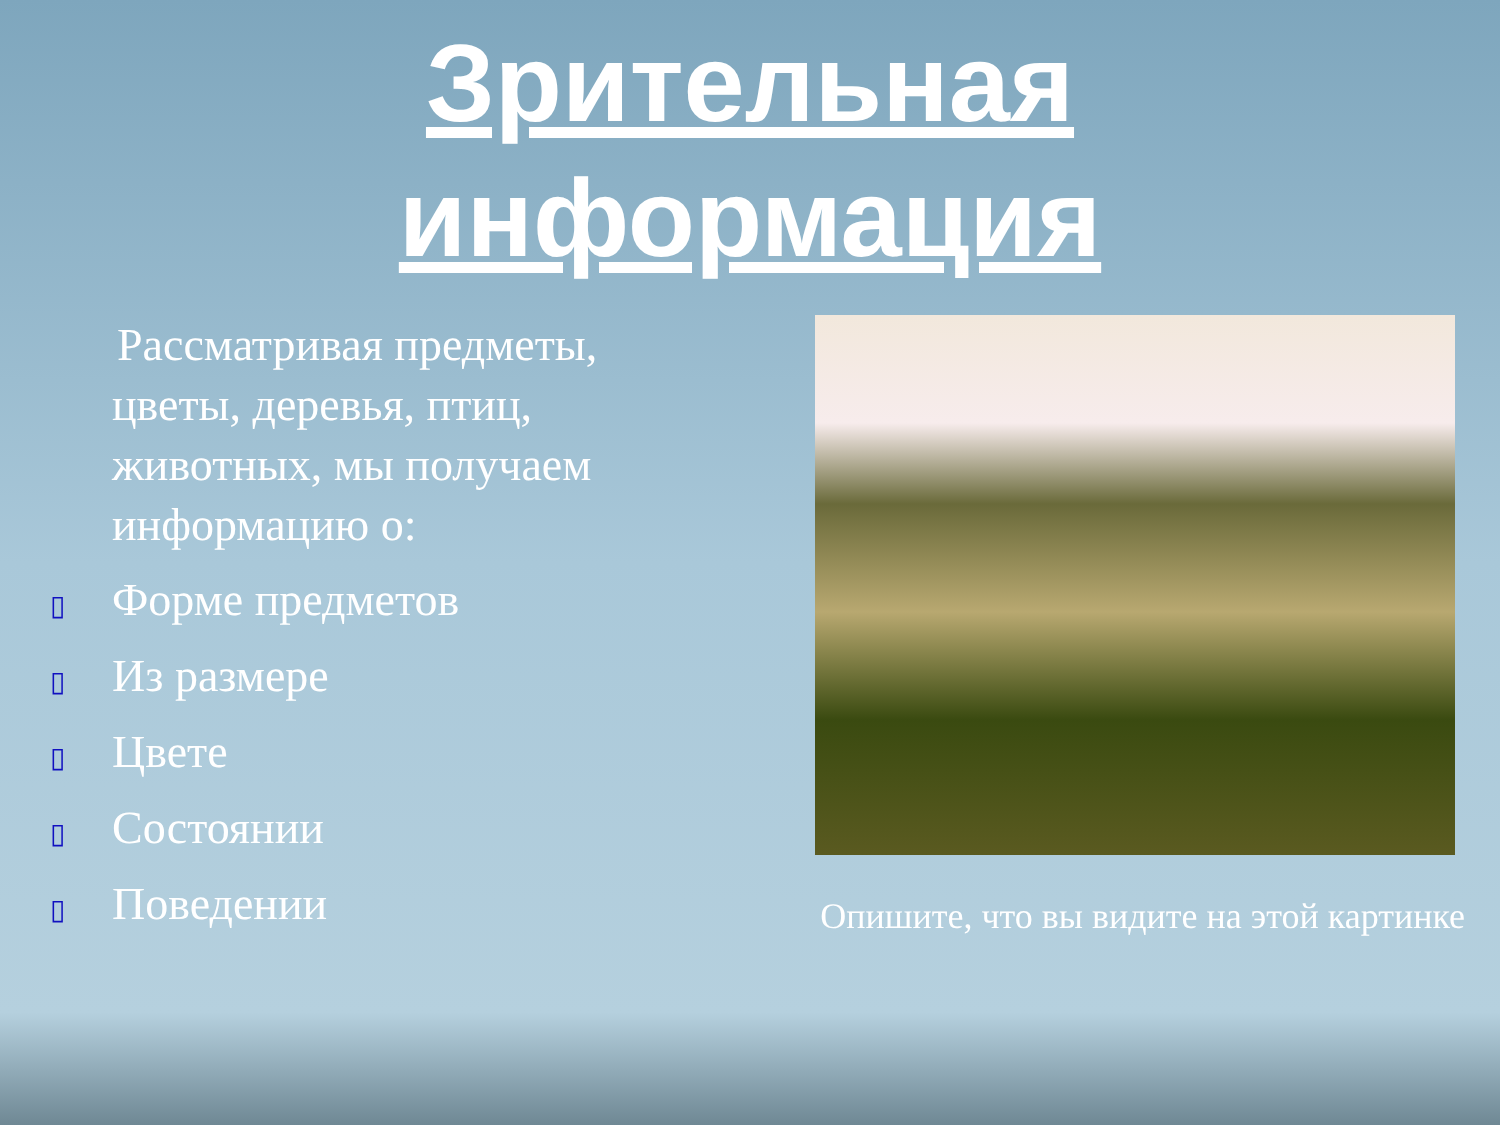Зрительная
информация
Рассматривая предметы, цветы, деревья, птиц, животных, мы получаем информацию о:
▯ Форме предметов
▯ Из размере
▯ Цвете
▯ Состоянии
▯ Поведении
Опишите, что вы видите на этой картинке